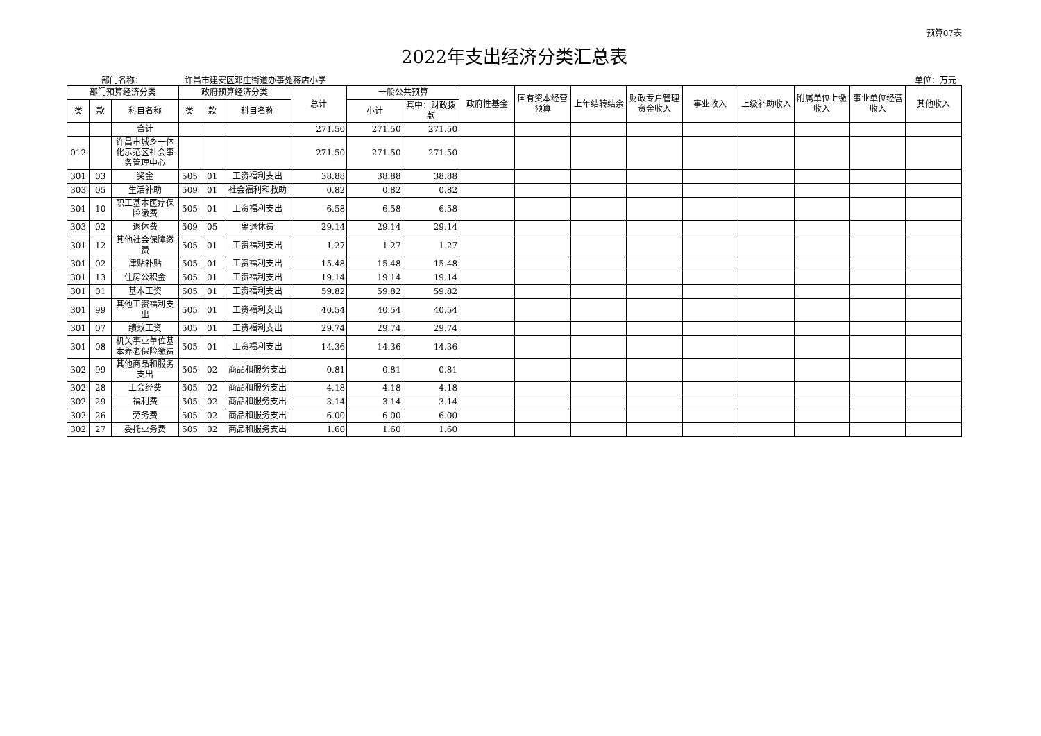预算07表
2022年支出经济分类汇总表
部门名称： 许昌市建安区邓庄街道办事处蒋店小学 单位：万元
| 部门预算经济分类 | | | 政府预算经济分类 | | | 总计 | 一般公共预算 | | 政府性基金 | 国有资本经营预算 | 上年结转结余 | 财政专户管理资金收入 | 事业收入 | 上级补助收入 | 附属单位上缴收入 | 事业单位经营收入 | 其他收入 |
| --- | --- | --- | --- | --- | --- | --- | --- | --- | --- | --- | --- | --- | --- | --- | --- | --- | --- |
| 类 | 款 | 科目名称 | 类 | 款 | 科目名称 | | 小计 | 其中：财政拨款 | | | | | | | | | |
| | | 合计 | | | | 271.50 | 271.50 | 271.50 | | | | | | | | | |
| 012 | | 许昌市城乡一体化示范区社会事务管理中心 | | | | 271.50 | 271.50 | 271.50 | | | | | | | | | |
| 301 | 03 | 奖金 | 505 | 01 | 工资福利支出 | 38.88 | 38.88 | 38.88 | | | | | | | | | |
| 303 | 05 | 生活补助 | 509 | 01 | 社会福利和救助 | 0.82 | 0.82 | 0.82 | | | | | | | | | |
| 301 | 10 | 职工基本医疗保险缴费 | 505 | 01 | 工资福利支出 | 6.58 | 6.58 | 6.58 | | | | | | | | | |
| 303 | 02 | 退休费 | 509 | 05 | 离退休费 | 29.14 | 29.14 | 29.14 | | | | | | | | | |
| 301 | 12 | 其他社会保障缴费 | 505 | 01 | 工资福利支出 | 1.27 | 1.27 | 1.27 | | | | | | | | | |
| 301 | 02 | 津贴补贴 | 505 | 01 | 工资福利支出 | 15.48 | 15.48 | 15.48 | | | | | | | | | |
| 301 | 13 | 住房公积金 | 505 | 01 | 工资福利支出 | 19.14 | 19.14 | 19.14 | | | | | | | | | |
| 301 | 01 | 基本工资 | 505 | 01 | 工资福利支出 | 59.82 | 59.82 | 59.82 | | | | | | | | | |
| 301 | 99 | 其他工资福利支出 | 505 | 01 | 工资福利支出 | 40.54 | 40.54 | 40.54 | | | | | | | | | |
| 301 | 07 | 绩效工资 | 505 | 01 | 工资福利支出 | 29.74 | 29.74 | 29.74 | | | | | | | | | |
| 301 | 08 | 机关事业单位基本养老保险缴费 | 505 | 01 | 工资福利支出 | 14.36 | 14.36 | 14.36 | | | | | | | | | |
| 302 | 99 | 其他商品和服务支出 | 505 | 02 | 商品和服务支出 | 0.81 | 0.81 | 0.81 | | | | | | | | | |
| 302 | 28 | 工会经费 | 505 | 02 | 商品和服务支出 | 4.18 | 4.18 | 4.18 | | | | | | | | | |
| 302 | 29 | 福利费 | 505 | 02 | 商品和服务支出 | 3.14 | 3.14 | 3.14 | | | | | | | | | |
| 302 | 26 | 劳务费 | 505 | 02 | 商品和服务支出 | 6.00 | 6.00 | 6.00 | | | | | | | | | |
| 302 | 27 | 委托业务费 | 505 | 02 | 商品和服务支出 | 1.60 | 1.60 | 1.60 | | | | | | | | | |